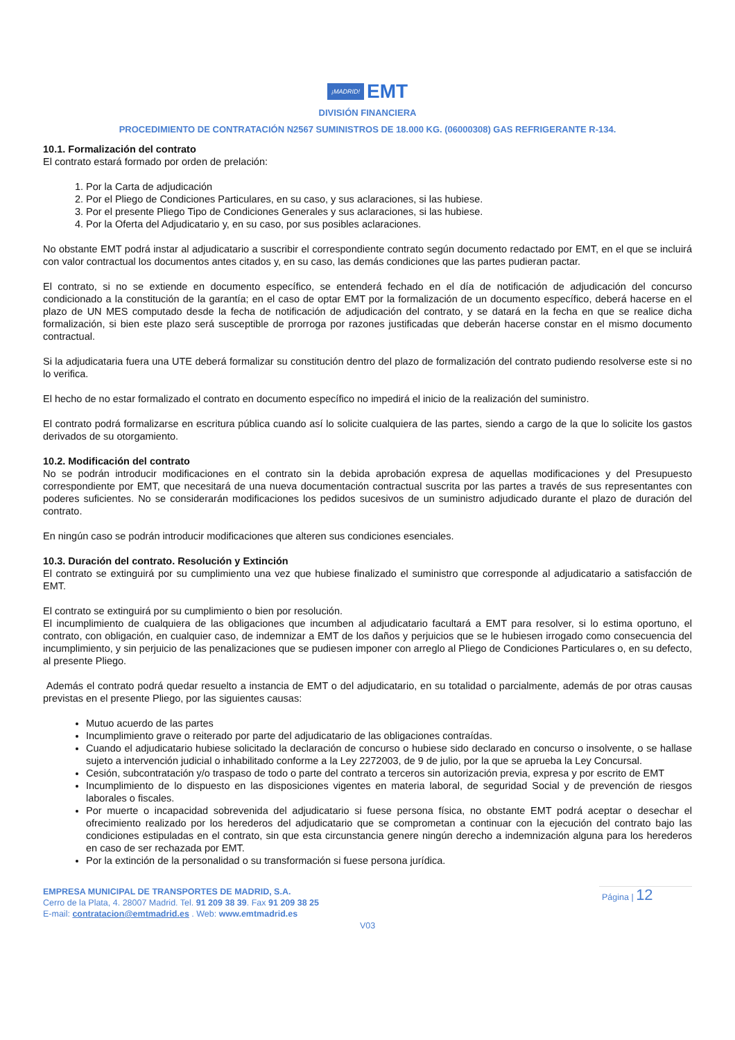¡MADRID! EMT
DIVISIÓN FINANCIERA
PROCEDIMIENTO DE CONTRATACIÓN N2567 SUMINISTROS DE 18.000 KG. (06000308) GAS REFRIGERANTE R-134.
10.1. Formalización del contrato
El contrato estará formado por orden de prelación:
1. Por la Carta de adjudicación
2. Por el Pliego de Condiciones Particulares, en su caso, y sus aclaraciones, si las hubiese.
3. Por el presente Pliego Tipo de Condiciones Generales y sus aclaraciones, si las hubiese.
4. Por la Oferta del Adjudicatario y, en su caso, por sus posibles aclaraciones.
No obstante EMT podrá instar al adjudicatario a suscribir el correspondiente contrato según documento redactado por EMT, en el que se incluirá con valor contractual los documentos antes citados y, en su caso, las demás condiciones que las partes pudieran pactar.
El contrato, si no se extiende en documento específico, se entenderá fechado en el día de notificación de adjudicación del concurso condicionado a la constitución de la garantía; en el caso de optar EMT por la formalización de un documento específico, deberá hacerse en el plazo de UN MES computado desde la fecha de notificación de adjudicación del contrato, y se datará en la fecha en que se realice dicha formalización, si bien este plazo será susceptible de prorroga por razones justificadas que deberán hacerse constar en el mismo documento contractual.
Si la adjudicataria fuera una UTE deberá formalizar su constitución dentro del plazo de formalización del contrato pudiendo resolverse este si no lo verifica.
El hecho de no estar formalizado el contrato en documento específico no impedirá el inicio de la realización del suministro.
El contrato podrá formalizarse en escritura pública cuando así lo solicite cualquiera de las partes, siendo a cargo de la que lo solicite los gastos derivados de su otorgamiento.
10.2. Modificación del contrato
No se podrán introducir modificaciones en el contrato sin la debida aprobación expresa de aquellas modificaciones y del Presupuesto correspondiente por EMT, que necesitará de una nueva documentación contractual suscrita por las partes a través de sus representantes con poderes suficientes. No se considerarán modificaciones los pedidos sucesivos de un suministro adjudicado durante el plazo de duración del contrato.
En ningún caso se podrán introducir modificaciones que alteren sus condiciones esenciales.
10.3. Duración del contrato. Resolución y Extinción
El contrato se extinguirá por su cumplimiento una vez que hubiese finalizado el suministro que corresponde al adjudicatario a satisfacción de EMT.
El contrato se extinguirá por su cumplimiento o bien por resolución.
El incumplimiento de cualquiera de las obligaciones que incumben al adjudicatario facultará a EMT para resolver, si lo estima oportuno, el contrato, con obligación, en cualquier caso, de indemnizar a EMT de los daños y perjuicios que se le hubiesen irrogado como consecuencia del incumplimiento, y sin perjuicio de las penalizaciones que se pudiesen imponer con arreglo al Pliego de Condiciones Particulares o, en su defecto, al presente Pliego.
Además el contrato podrá quedar resuelto a instancia de EMT o del adjudicatario, en su totalidad o parcialmente, además de por otras causas previstas en el presente Pliego, por las siguientes causas:
Mutuo acuerdo de las partes
Incumplimiento grave o reiterado por parte del adjudicatario de las obligaciones contraídas.
Cuando el adjudicatario hubiese solicitado la declaración de concurso o hubiese sido declarado en concurso o insolvente, o se hallase sujeto a intervención judicial o inhabilitado conforme a la Ley 2272003, de 9 de julio, por la que se aprueba la Ley Concursal.
Cesión, subcontratación y/o traspaso de todo o parte del contrato a terceros sin autorización previa, expresa y por escrito de EMT
Incumplimiento de lo dispuesto en las disposiciones vigentes en materia laboral, de seguridad Social y de prevención de riesgos laborales o fiscales.
Por muerte o incapacidad sobrevenida del adjudicatario si fuese persona física, no obstante EMT podrá aceptar o desechar el ofrecimiento realizado por los herederos del adjudicatario que se comprometan a continuar con la ejecución del contrato bajo las condiciones estipuladas en el contrato, sin que esta circunstancia genere ningún derecho a indemnización alguna para los herederos en caso de ser rechazada por EMT.
Por la extinción de la personalidad o su transformación si fuese persona jurídica.
EMPRESA MUNICIPAL DE TRANSPORTES DE MADRID, S.A.
Cerro de la Plata, 4. 28007 Madrid. Tel. 91 209 38 39. Fax 91 209 38 25
E-mail: contratacion@emtmadrid.es . Web: www.emtmadrid.es
Página | 12
V03